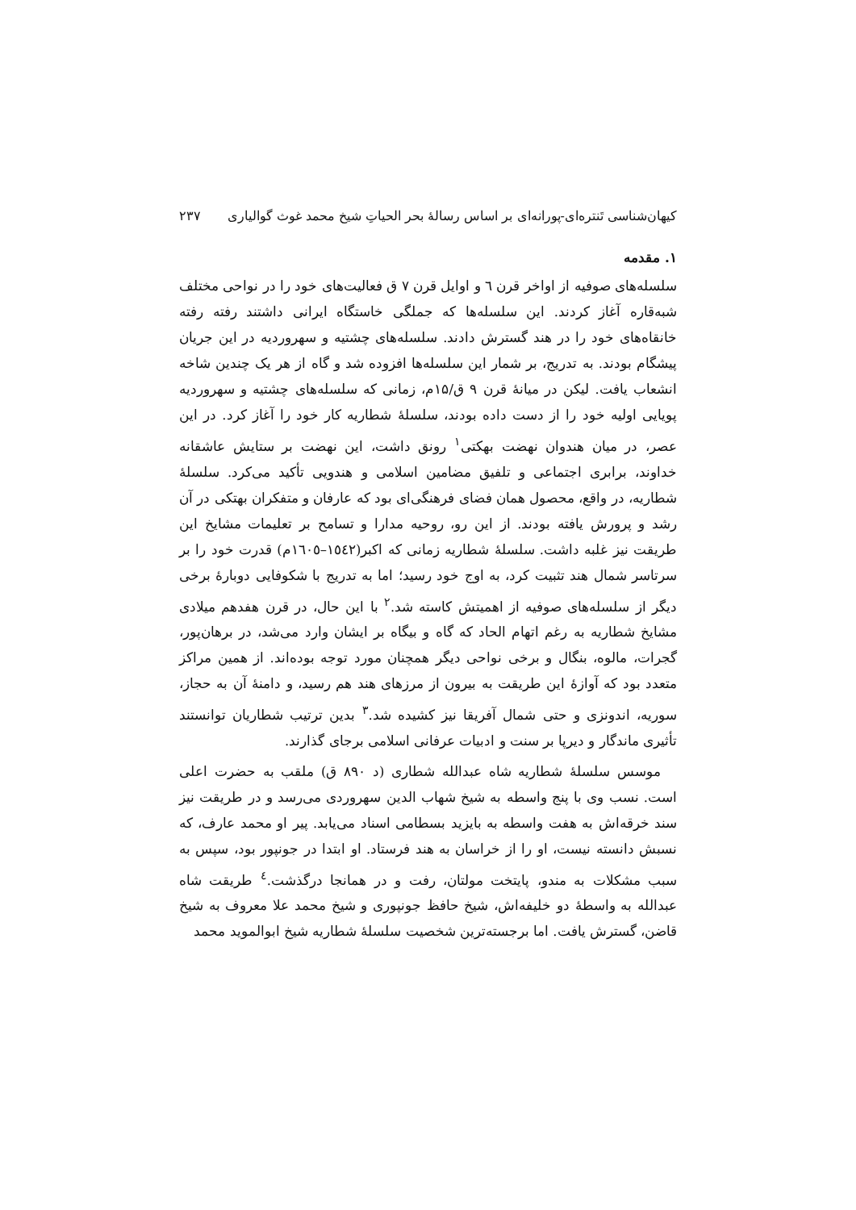کیهان‌شناسی تَنتره‌ای-پورانه‌ای بر اساس رسالهٔ بحر الحیاتِ شیخ محمد غوث گوالیاری ۲۳۷
۱. مقدمه
سلسله‌های صوفیه از اواخر قرن ٦ و اوایل قرن ۷ ق فعالیت‌های خود را در نواحی مختلف شبه‌قاره آغاز کردند. این سلسله‌ها که جملگی خاستگاه ایرانی داشتند رفته رفته خانقاه‌های خود را در هند گسترش دادند. سلسله‌های چشتیه و سهروردیه در این جریان پیشگام بودند. به تدریج، بر شمار این سلسله‌ها افزوده شد و گاه از هر یک چندین شاخه انشعاب یافت. لیکن در میانهٔ قرن ۹ ق/۱۵م، زمانی که سلسله‌های چشتیه و سهروردیه پویایی اولیه خود را از دست داده بودند، سلسلهٔ شطاریه کار خود را آغاز کرد. در این عصر، در میان هندوان نهضت بهکتی<sup>۱</sup> رونق داشت، این نهضت بر ستایش عاشقانه خداوند، برابری اجتماعی و تلفیق مضامین اسلامی و هندویی تأکید می‌کرد. سلسلهٔ شطاریه، در واقع، محصول همان فضای فرهنگی‌ای بود که عارفان و متفکران بهتکی در آن رشد و پرورش یافته بودند. از این رو، روحیه مدارا و تسامح بر تعلیمات مشایخ این طریقت نیز غلبه داشت. سلسلهٔ شطاریه زمانی که اکبر(۱٥٤۲–۱٦۰٥م) قدرت خود را بر سرتاسر شمال هند تثبیت کرد، به اوج خود رسید؛ اما به تدریج با شکوفایی دوبارهٔ برخی دیگر از سلسله‌های صوفیه از اهمیتش کاسته شد.<sup>۲</sup> با این حال، در قرن هفدهم میلادی مشایخ شطاریه به رغم اتهام الحاد که گاه و بیگاه بر ایشان وارد می‌شد، در برهان‌پور، گجرات، مالوه، بنگال و برخی نواحی دیگر همچنان مورد توجه بوده‌اند. از همین مراکز متعدد بود که آوازهٔ این طریقت به بیرون از مرزهای هند هم رسید، و دامنهٔ آن به حجاز، سوریه، اندونزی و حتی شمال آفریقا نیز کشیده شد.<sup>۳</sup> بدین ترتیب شطاریان توانستند تأثیری ماندگار و دیرپا بر سنت و ادبیات عرفانی اسلامی برجای گذارند.
موسس سلسلهٔ شطاریه شاه عبدالله شطاری (د ۸۹۰ ق) ملقب به حضرت اعلی است. نسب وی با پنج واسطه به شیخ شهاب الدین سهروردی می‌رسد و در طریقت نیز سند خرقه‌اش به هفت واسطه به بایزید بسطامی اسناد می‌یابد. پیر او محمد عارف، که نسبش دانسته نیست، او را از خراسان به هند فرستاد. او ابتدا در جونپور بود، سپس به سبب مشکلات به مندو، پایتخت مولتان، رفت و در همانجا درگذشت.<sup>٤</sup> طریقت شاه عبدالله به واسطهٔ دو خلیفه‌اش، شیخ حافظ جونپوری و شیخ محمد علا معروف به شیخ قاضن، گسترش یافت. اما برجسته‌ترین شخصیت سلسلهٔ شطاریه شیخ ابوالموید محمد